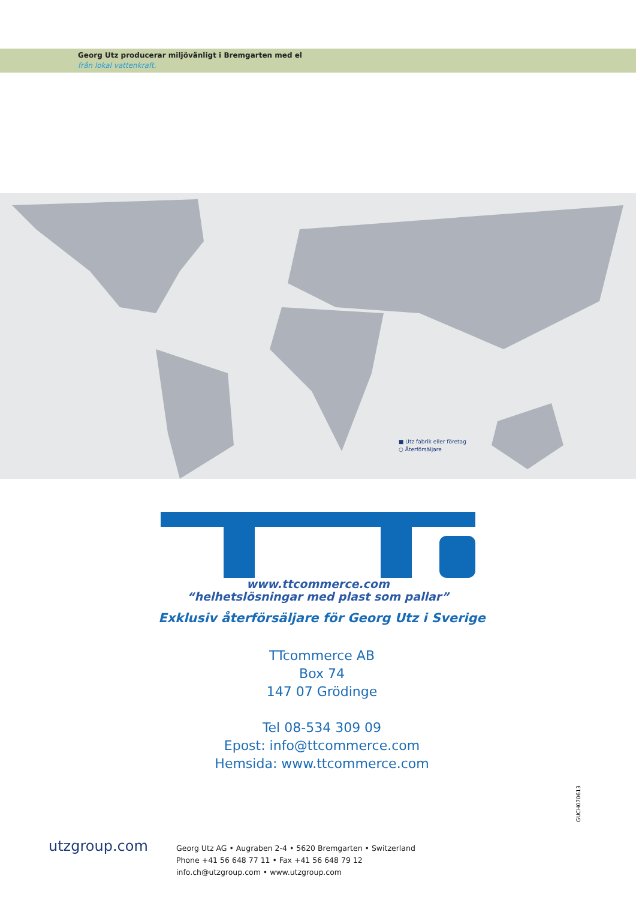Georg Utz producerar miljövänligt i Bremgarten med el
från lokal vattenkraft.
■ Utz fabrik eller företag
○ Återförsäljare
www.ttcommerce.com
“helhetslösningar med plast som pallar”
Exklusiv återförsäljare för Georg Utz i Sverige
TTcommerce AB
Box 74
147 07 Grödinge
Tel 08-534 309 09
Epost: info@ttcommerce.com
Hemsida: www.ttcommerce.com
GUCH070613
utzgroup.com
Georg Utz AG • Augraben 2-4 • 5620 Bremgarten • Switzerland
Phone +41 56 648 77 11 • Fax +41 56 648 79 12
info.ch@utzgroup.com • www.utzgroup.com